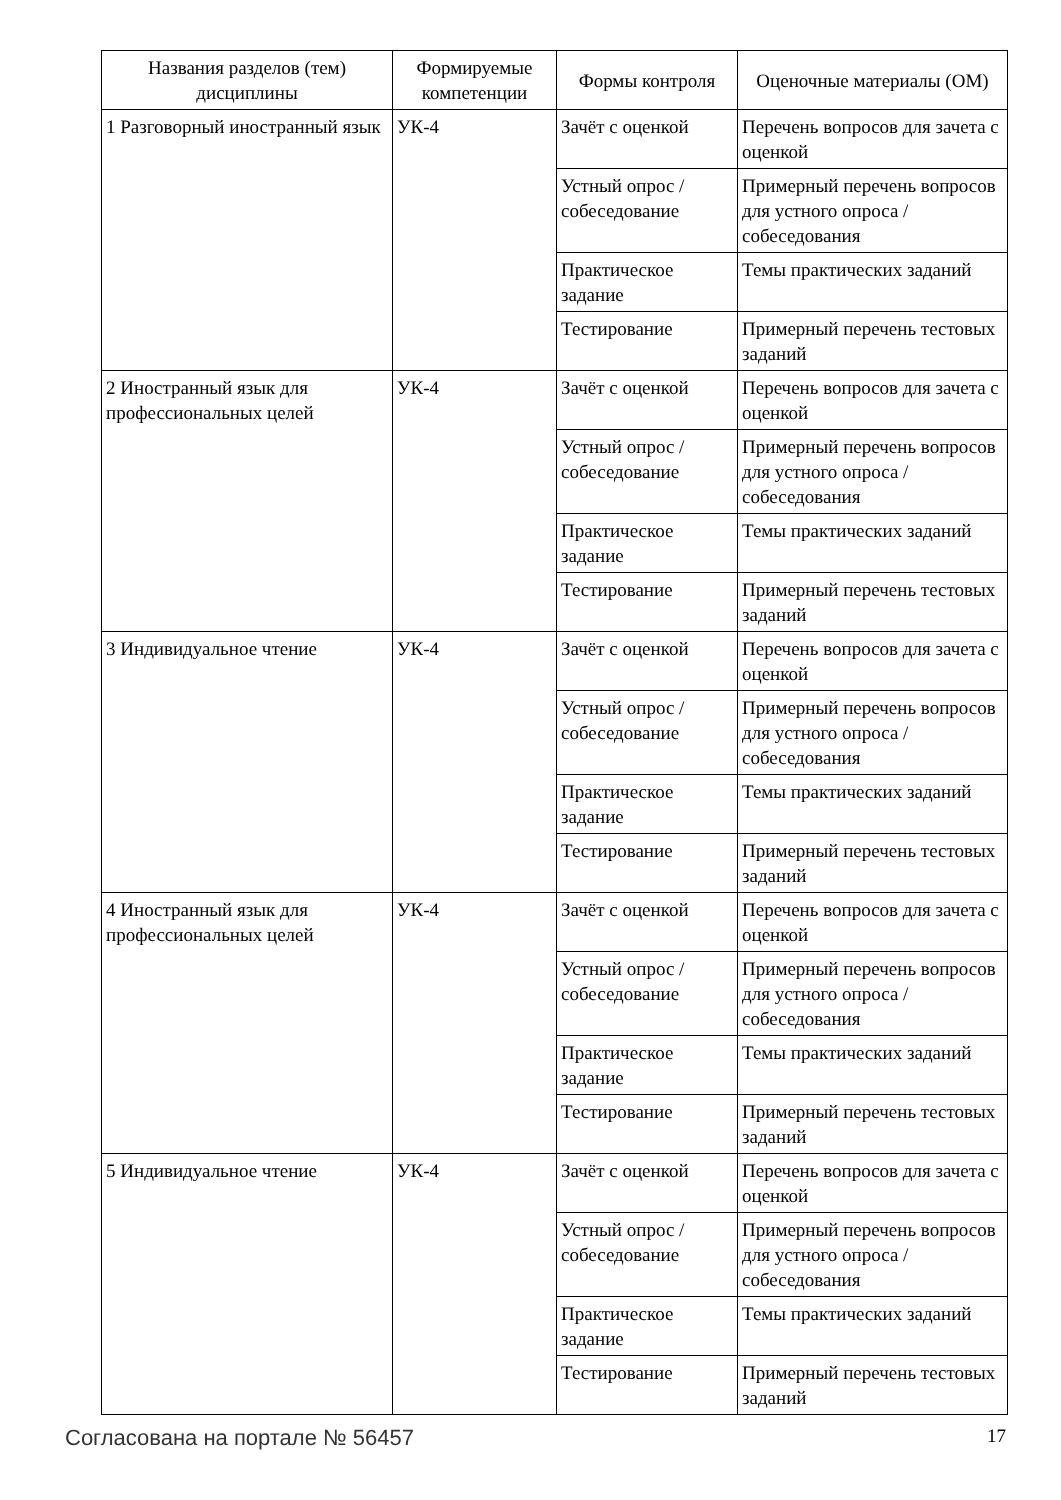| Названия разделов (тем) дисциплины | Формируемые компетенции | Формы контроля | Оценочные материалы (ОМ) |
| --- | --- | --- | --- |
| 1 Разговорный иностранный язык | УК-4 | Зачёт с оценкой | Перечень вопросов для зачета с оценкой |
| | | Устный опрос / собеседование | Примерный перечень вопросов для устного опроса / собеседования |
| | | Практическое задание | Темы практических заданий |
| | | Тестирование | Примерный перечень тестовых заданий |
| 2 Иностранный язык для профессиональных целей | УК-4 | Зачёт с оценкой | Перечень вопросов для зачета с оценкой |
| | | Устный опрос / собеседование | Примерный перечень вопросов для устного опроса / собеседования |
| | | Практическое задание | Темы практических заданий |
| | | Тестирование | Примерный перечень тестовых заданий |
| 3 Индивидуальное чтение | УК-4 | Зачёт с оценкой | Перечень вопросов для зачета с оценкой |
| | | Устный опрос / собеседование | Примерный перечень вопросов для устного опроса / собеседования |
| | | Практическое задание | Темы практических заданий |
| | | Тестирование | Примерный перечень тестовых заданий |
| 4 Иностранный язык для профессиональных целей | УК-4 | Зачёт с оценкой | Перечень вопросов для зачета с оценкой |
| | | Устный опрос / собеседование | Примерный перечень вопросов для устного опроса / собеседования |
| | | Практическое задание | Темы практических заданий |
| | | Тестирование | Примерный перечень тестовых заданий |
| 5 Индивидуальное чтение | УК-4 | Зачёт с оценкой | Перечень вопросов для зачета с оценкой |
| | | Устный опрос / собеседование | Примерный перечень вопросов для устного опроса / собеседования |
| | | Практическое задание | Темы практических заданий |
| | | Тестирование | Примерный перечень тестовых заданий |
Согласована на портале № 56457 17